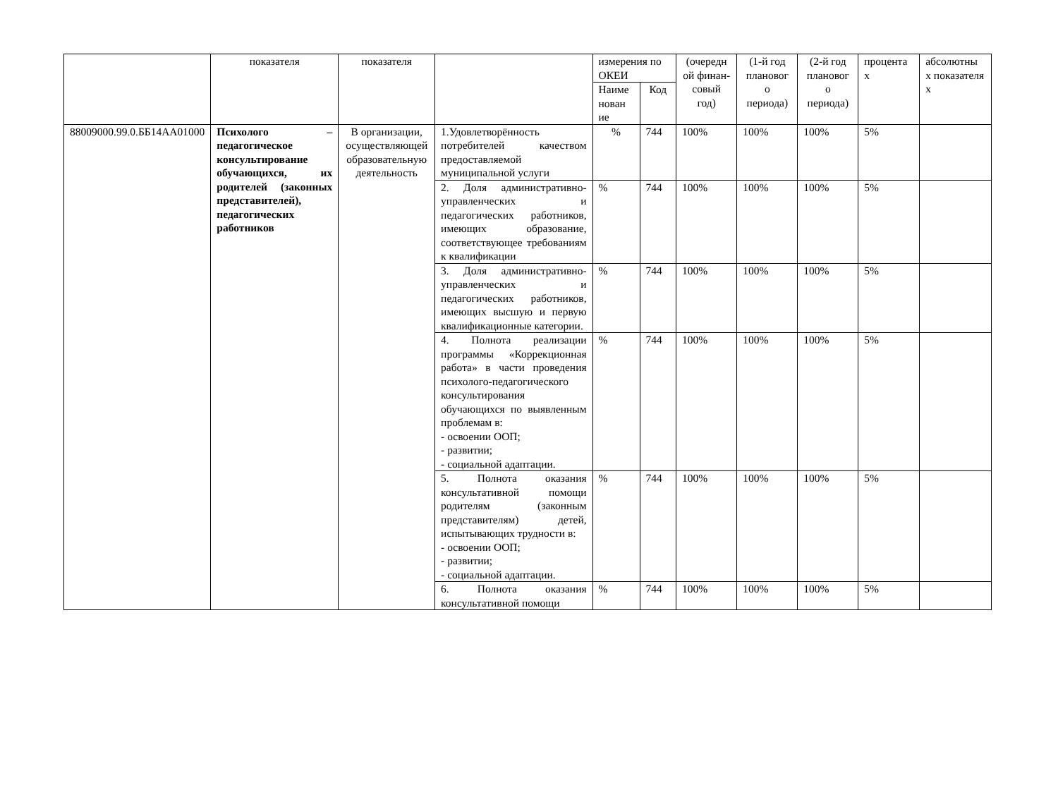| | показателя | показателя | | измерения по ОКЕИ | | (очередн ой финан-совый год) | (1-й год плановог о периода) | (2-й год плановог о периода) | процента х | абсолютны х показателя х |
| | | | | Наиме нован ие | Код | | | | | |
| 88009000.99.0.ББ14АА01000 | Психолого – педагогическое консультирование обучающихся, их родителей (законных представителей), педагогических работников | В организации, осуществляющей образовательную деятельность | 1.Удовлетворённость потребителей качеством предоставляемой муниципальной услуги | % | 744 | 100% | 100% | 100% | 5% | |
| | | | 2. Доля административно-управленческих и педагогических работников, имеющих образование, соответствующее требованиям к квалификации | % | 744 | 100% | 100% | 100% | 5% | |
| | | | 3. Доля административно-управленческих и педагогических работников, имеющих высшую и первую квалификационные категории. | % | 744 | 100% | 100% | 100% | 5% | |
| | | | 4. Полнота реализации программы «Коррекционная работа» в части проведения психолого-педагогического консультирования обучающихся по выявленным проблемам в: - освоении ООП; - развитии; - социальной адаптации. | % | 744 | 100% | 100% | 100% | 5% | |
| | | | 5. Полнота оказания консультативной помощи родителям (законным представителям) детей, испытывающих трудности в: - освоении ООП; - развитии; - социальной адаптации. | % | 744 | 100% | 100% | 100% | 5% | |
| | | | 6. Полнота оказания консультативной помощи | % | 744 | 100% | 100% | 100% | 5% | |